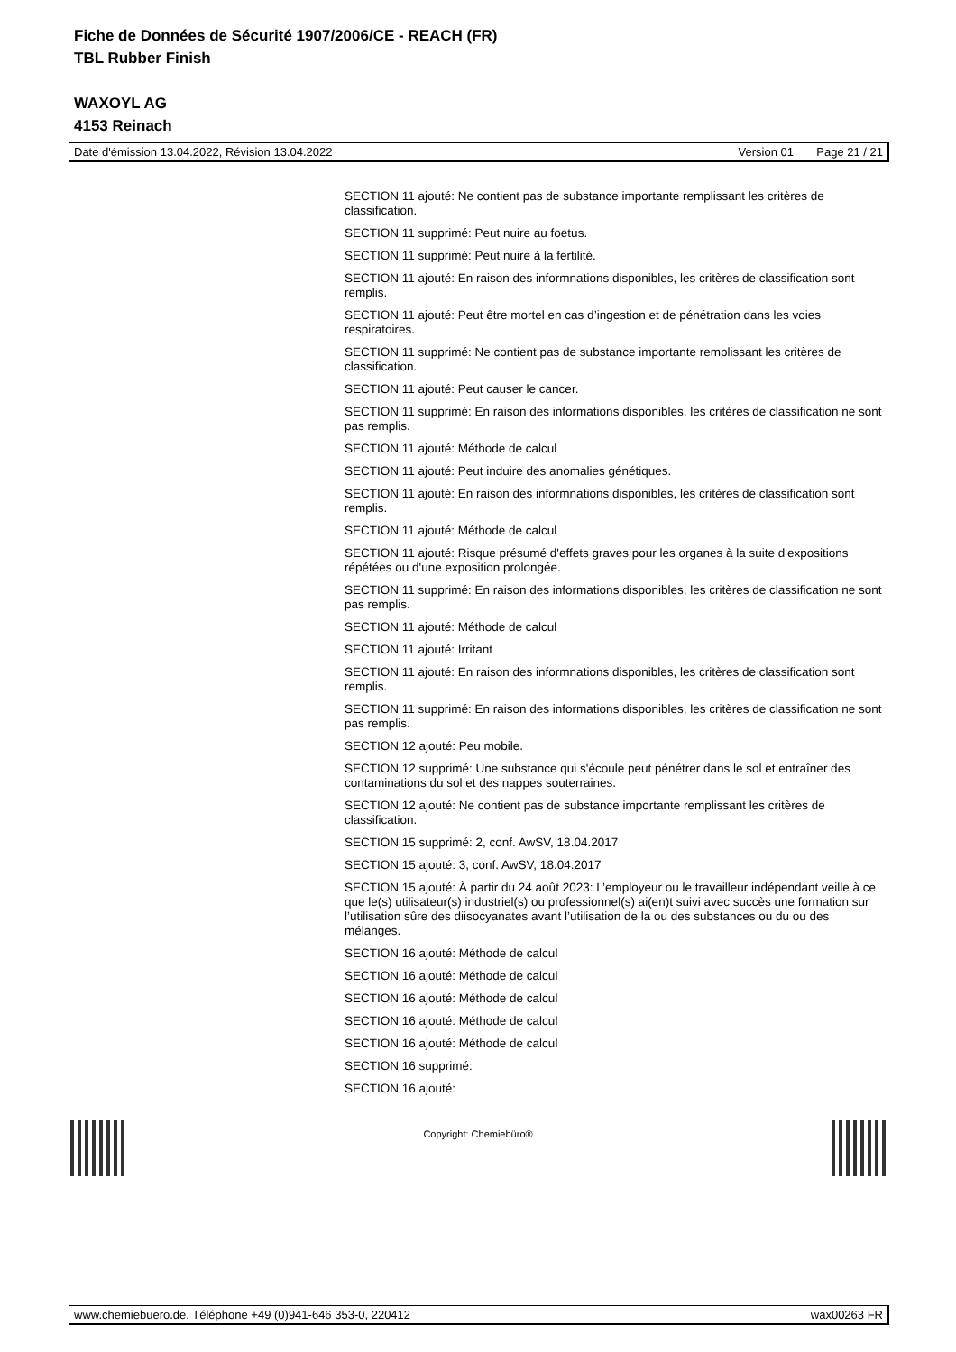Fiche de Données de Sécurité 1907/2006/CE - REACH (FR)
TBL Rubber Finish
WAXOYL AG
4153 Reinach
Date d'émission 13.04.2022, Révision 13.04.2022 Version 01 Page 21 / 21
SECTION 11 ajouté: Ne contient pas de substance importante remplissant les critères de classification.
SECTION 11 supprimé: Peut nuire au foetus.
SECTION 11 supprimé: Peut nuire à la fertilité.
SECTION 11 ajouté: En raison des informnations disponibles, les critères de classification sont remplis.
SECTION 11 ajouté: Peut être mortel en cas d’ingestion et de pénétration dans les voies respiratoires.
SECTION 11 supprimé: Ne contient pas de substance importante remplissant les critères de classification.
SECTION 11 ajouté: Peut causer le cancer.
SECTION 11 supprimé: En raison des informations disponibles, les critères de classification ne sont pas remplis.
SECTION 11 ajouté: Méthode de calcul
SECTION 11 ajouté: Peut induire des anomalies génétiques.
SECTION 11 ajouté: En raison des informnations disponibles, les critères de classification sont remplis.
SECTION 11 ajouté: Méthode de calcul
SECTION 11 ajouté: Risque présumé d'effets graves pour les organes à la suite d'expositions répétées ou d'une exposition prolongée.
SECTION 11 supprimé: En raison des informations disponibles, les critères de classification ne sont pas remplis.
SECTION 11 ajouté: Méthode de calcul
SECTION 11 ajouté: Irritant
SECTION 11 ajouté: En raison des informnations disponibles, les critères de classification sont remplis.
SECTION 11 supprimé: En raison des informations disponibles, les critères de classification ne sont pas remplis.
SECTION 12 ajouté: Peu mobile.
SECTION 12 supprimé: Une substance qui s'écoule peut pénétrer dans le sol et entraîner des contaminations du sol et des nappes souterraines.
SECTION 12 ajouté: Ne contient pas de substance importante remplissant les critères de classification.
SECTION 15 supprimé: 2, conf. AwSV, 18.04.2017
SECTION 15 ajouté: 3, conf. AwSV, 18.04.2017
SECTION 15 ajouté: À partir du 24 août 2023: L’employeur ou le travailleur indépendant veille à ce que le(s) utilisateur(s) industriel(s) ou professionnel(s) ai(en)t suivi avec succès une formation sur l’utilisation sûre des diisocyanates avant l’utilisation de la ou des substances ou du ou des mélanges.
SECTION 16 ajouté: Méthode de calcul
SECTION 16 ajouté: Méthode de calcul
SECTION 16 ajouté: Méthode de calcul
SECTION 16 ajouté: Méthode de calcul
SECTION 16 ajouté: Méthode de calcul
SECTION 16 supprimé:
SECTION 16 ajouté:
Copyright: Chemiebüro®
www.chemiebuero.de, Téléphone +49 (0)941-646 353-0, 220412 wax00263 FR